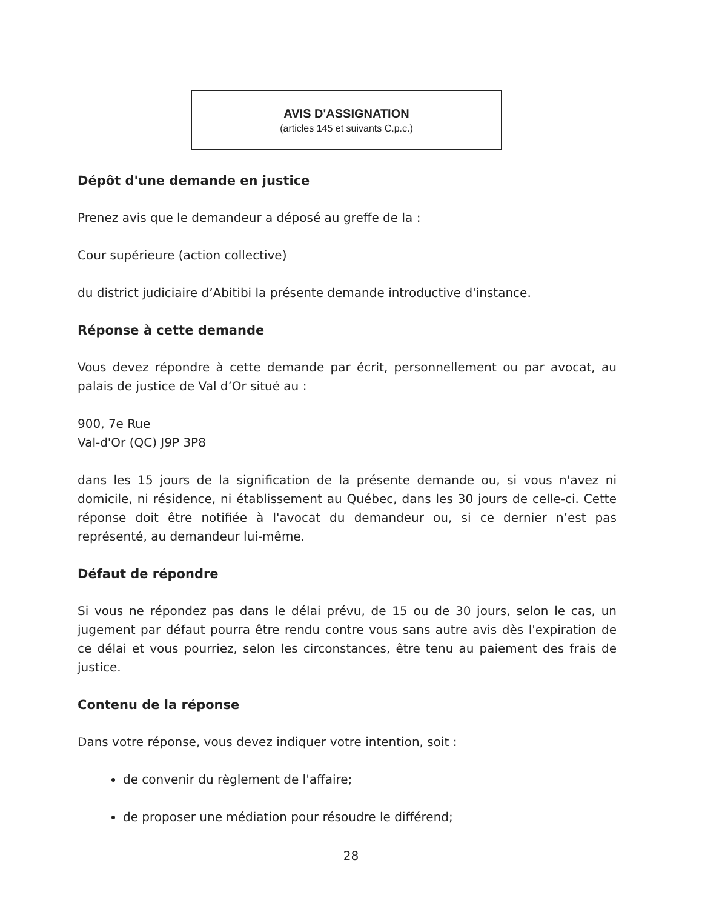AVIS D'ASSIGNATION
(articles 145 et suivants C.p.c.)
Dépôt d'une demande en justice
Prenez avis que le demandeur a déposé au greffe de la :
Cour supérieure (action collective)
du district judiciaire d’Abitibi la présente demande introductive d'instance.
Réponse à cette demande
Vous devez répondre à cette demande par écrit, personnellement ou par avocat, au palais de justice de Val d’Or situé au :
900, 7e Rue
Val-d'Or (QC) J9P 3P8
dans les 15 jours de la signification de la présente demande ou, si vous n'avez ni domicile, ni résidence, ni établissement au Québec, dans les 30 jours de celle-ci. Cette réponse doit être notifiée à l'avocat du demandeur ou, si ce dernier n’est pas représenté, au demandeur lui-même.
Défaut de répondre
Si vous ne répondez pas dans le délai prévu, de 15 ou de 30 jours, selon le cas, un jugement par défaut pourra être rendu contre vous sans autre avis dès l'expiration de ce délai et vous pourriez, selon les circonstances, être tenu au paiement des frais de justice.
Contenu de la réponse
Dans votre réponse, vous devez indiquer votre intention, soit :
de convenir du règlement de l'affaire;
de proposer une médiation pour résoudre le différend;
28